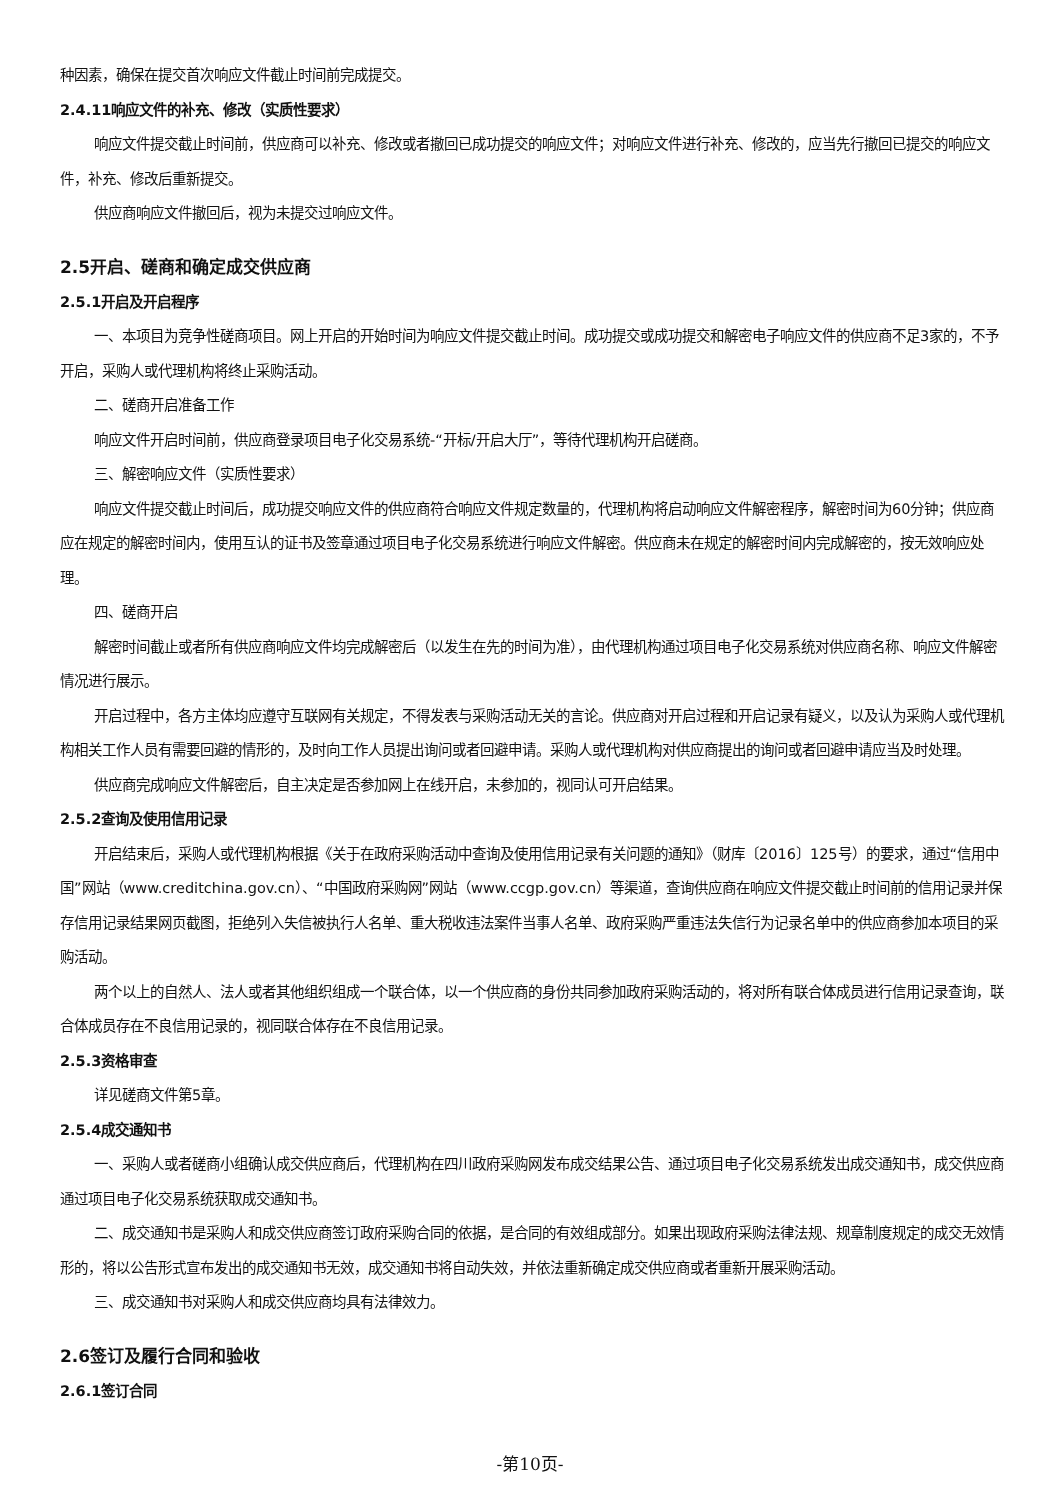种因素，确保在提交首次响应文件截止时间前完成提交。
2.4.11响应文件的补充、修改（实质性要求）
响应文件提交截止时间前，供应商可以补充、修改或者撤回已成功提交的响应文件；对响应文件进行补充、修改的，应当先行撤回已提交的响应文件，补充、修改后重新提交。
供应商响应文件撤回后，视为未提交过响应文件。
2.5开启、磋商和确定成交供应商
2.5.1开启及开启程序
一、本项目为竞争性磋商项目。网上开启的开始时间为响应文件提交截止时间。成功提交或成功提交和解密电子响应文件的供应商不足3家的，不予开启，采购人或代理机构将终止采购活动。
二、磋商开启准备工作
响应文件开启时间前，供应商登录项目电子化交易系统-“开标/开启大厅”，等待代理机构开启磋商。
三、解密响应文件（实质性要求）
响应文件提交截止时间后，成功提交响应文件的供应商符合响应文件规定数量的，代理机构将启动响应文件解密程序，解密时间为60分钟；供应商应在规定的解密时间内，使用互认的证书及签章通过项目电子化交易系统进行响应文件解密。供应商未在规定的解密时间内完成解密的，按无效响应处理。
四、磋商开启
解密时间截止或者所有供应商响应文件均完成解密后（以发生在先的时间为准），由代理机构通过项目电子化交易系统对供应商名称、响应文件解密情况进行展示。
开启过程中，各方主体均应遵守互联网有关规定，不得发表与采购活动无关的言论。供应商对开启过程和开启记录有疑义，以及认为采购人或代理机构相关工作人员有需要回避的情形的，及时向工作人员提出询问或者回避申请。采购人或代理机构对供应商提出的询问或者回避申请应当及时处理。
供应商完成响应文件解密后，自主决定是否参加网上在线开启，未参加的，视同认可开启结果。
2.5.2查询及使用信用记录
开启结束后，采购人或代理机构根据《关于在政府采购活动中查询及使用信用记录有关问题的通知》（财库〔2016〕125号）的要求，通过“信用中国”网站（www.creditchina.gov.cn）、“中国政府采购网”网站（www.ccgp.gov.cn）等渠道，查询供应商在响应文件提交截止时间前的信用记录并保存信用记录结果网页截图，拒绝列入失信被执行人名单、重大税收违法案件当事人名单、政府采购严重违法失信行为记录名单中的供应商参加本项目的采购活动。
两个以上的自然人、法人或者其他组织组成一个联合体，以一个供应商的身份共同参加政府采购活动的，将对所有联合体成员进行信用记录查询，联合体成员存在不良信用记录的，视同联合体存在不良信用记录。
2.5.3资格审查
详见磋商文件第5章。
2.5.4成交通知书
一、采购人或者磋商小组确认成交供应商后，代理机构在四川政府采购网发布成交结果公告、通过项目电子化交易系统发出成交通知书，成交供应商通过项目电子化交易系统获取成交通知书。
二、成交通知书是采购人和成交供应商签订政府采购合同的依据，是合同的有效组成部分。如果出现政府采购法律法规、规章制度规定的成交无效情形的，将以公告形式宣布发出的成交通知书无效，成交通知书将自动失效，并依法重新确定成交供应商或者重新开展采购活动。
三、成交通知书对采购人和成交供应商均具有法律效力。
2.6签订及履行合同和验收
2.6.1签订合同
-第10页-